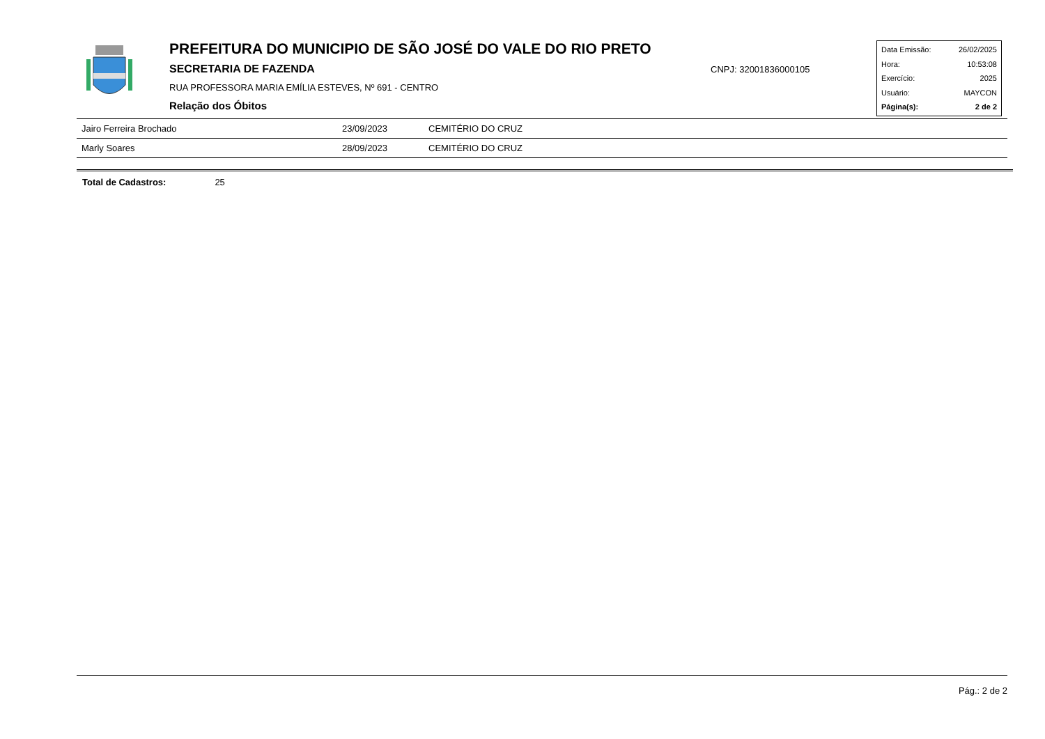PREFEITURA DO MUNICIPIO DE SÃO JOSÉ DO VALE DO RIO PRETO
SECRETARIA DE FAZENDA
RUA PROFESSORA MARIA EMÍLIA ESTEVES, Nº 691 - CENTRO
Relação dos Óbitos
CNPJ: 32001836000105
Data Emissão: 26/02/2025
Hora: 10:53:08
Exercício: 2025
Usuário: MAYCON
Página(s): 2 de 2
| Jairo Ferreira Brochado | 23/09/2023 | CEMITÉRIO DO CRUZ |
| Marly Soares | 28/09/2023 | CEMITÉRIO DO CRUZ |
Total de Cadastros: 25
Pág.: 2 de 2